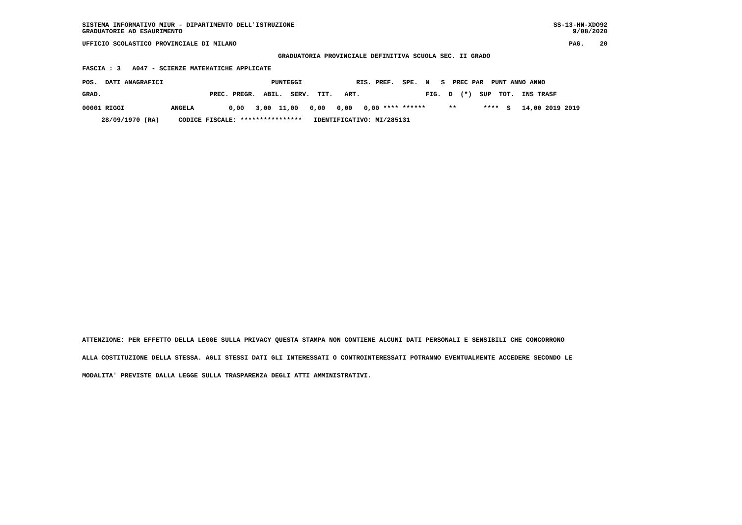SISTEMA INFORMATIVO MIUR - DIPARTIMENTO DELL'ISTRUZIONE GRADUATORIE AD ESAURIMENTO SS-13-HN-XDO92 9/08/2020
UFFICIO SCOLASTICO PROVINCIALE DI MILANO PAG. 20
GRADUATORIA PROVINCIALE DEFINITIVA SCUOLA SEC. II GRADO
FASCIA : 3 A047 - SCIENZE MATEMATICHE APPLICATE
| POS. DATI ANAGRAFICI PUNTEGGI RIS. PREF. SPE. N S PREC PAR PUNT ANNO ANNO |
| --- |
| GRAD. PREC. PREGR. ABIL. SERV. TIT. ART. FIG. D (*) SUP TOT. INS TRASF |
| 00001 RIGGI ANGELA 0,00 3,00 11,00 0,00 0,00 0,00 **** ****** ** **** S 14,00 2019 2019 |
| 28/09/1970 (RA) CODICE FISCALE: **************** IDENTIFICATIVO: MI/285131 |
ATTENZIONE: PER EFFETTO DELLA LEGGE SULLA PRIVACY QUESTA STAMPA NON CONTIENE ALCUNI DATI PERSONALI E SENSIBILI CHE CONCORRONO ALLA COSTITUZIONE DELLA STESSA. AGLI STESSI DATI GLI INTERESSATI O CONTROINTERESSATI POTRANNO EVENTUALMENTE ACCEDERE SECONDO LE MODALITA' PREVISTE DALLA LEGGE SULLA TRASPARENZA DEGLI ATTI AMMINISTRATIVI.